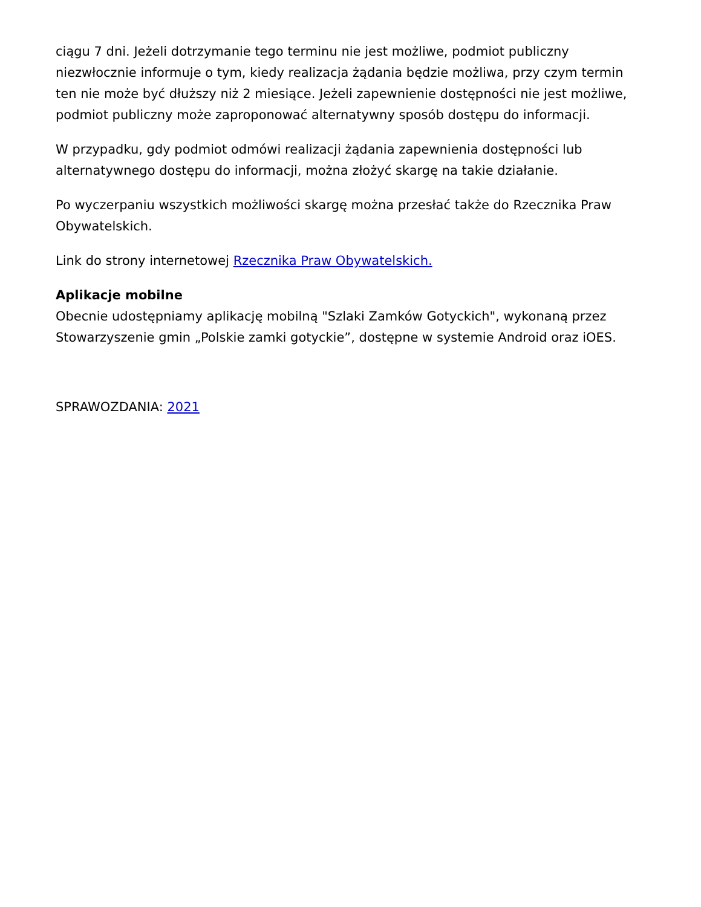ciągu 7 dni. Jeżeli dotrzymanie tego terminu nie jest możliwe, podmiot publiczny niezwłocznie informuje o tym, kiedy realizacja żądania będzie możliwa, przy czym termin ten nie może być dłuższy niż 2 miesiące. Jeżeli zapewnienie dostępności nie jest możliwe, podmiot publiczny może zaproponować alternatywny sposób dostępu do informacji.
W przypadku, gdy podmiot odmówi realizacji żądania zapewnienia dostępności lub alternatywnego dostępu do informacji, można złożyć skargę na takie działanie.
Po wyczerpaniu wszystkich możliwości skargę można przesłać także do Rzecznika Praw Obywatelskich.
Link do strony internetowej Rzecznika Praw Obywatelskich.
Aplikacje mobilne
Obecnie udostępniamy aplikację mobilną "Szlaki Zamków Gotyckich", wykonaną przez Stowarzyszenie gmin „Polskie zamki gotyckie”, dostępne w systemie Android oraz iOES.
SPRAWOZDANIA: 2021